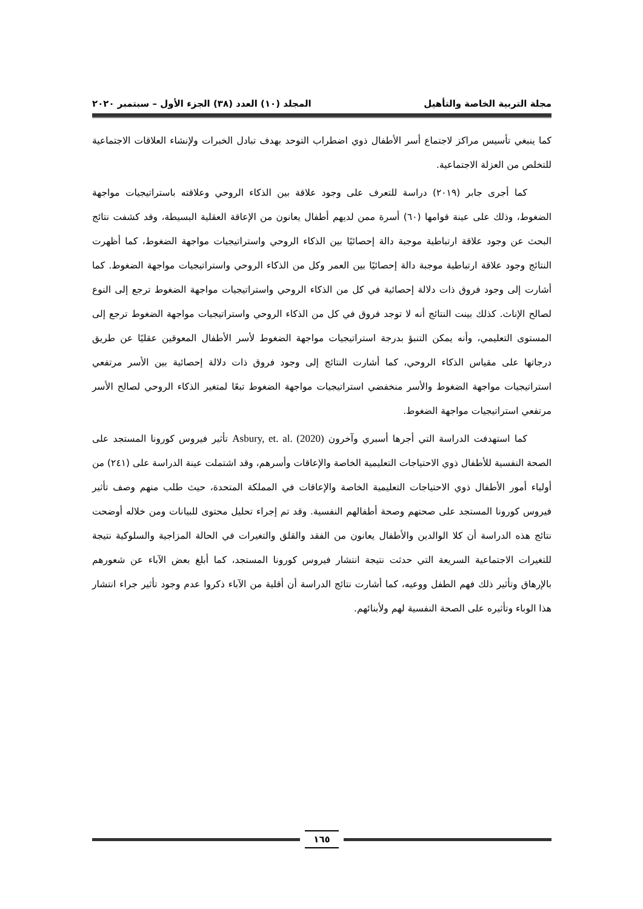مجلة التربية الخاصة والتأهيل المجلد (١٠) العدد (٣٨) الجزء الأول – سبتمبر ٢٠٢٠
كما ينبغي تأسيس مراكز لاجتماع أسر الأطفال ذوي اضطراب التوحد بهدف تبادل الخبرات ولإنشاء العلاقات الاجتماعية للتخلص من العزلة الاجتماعية.
كما أجرى جابر (٢٠١٩) دراسة للتعرف على وجود علاقة بين الذكاء الروحي وعلاقته باستراتيجيات مواجهة الضغوط، وذلك على عينة قوامها (٦٠) أسرة ممن لديهم أطفال يعانون من الإعاقة العقلية البسيطة، وقد كشفت نتائج البحث عن وجود علاقة ارتباطية موجبة دالة إحصائيًا بين الذكاء الروحي واستراتيجيات مواجهة الضغوط، كما أظهرت النتائج وجود علاقة ارتباطية موجبة دالة إحصائيًا بين العمر وكل من الذكاء الروحي واستراتيجيات مواجهة الضغوط. كما أشارت إلى وجود فروق ذات دلالة إحصائية في كل من الذكاء الروحي واستراتيجيات مواجهة الضغوط ترجع إلى النوع لصالح الإناث. كذلك بينت النتائج أنه لا توجد فروق في كل من الذكاء الروحي واستراتيجيات مواجهة الضغوط ترجع إلى المستوى التعليمي، وأنه يمكن التنبؤ بدرجة استراتيجيات مواجهة الضغوط لأسر الأطفال المعوقين عقليًا عن طريق درجاتها على مقياس الذكاء الروحي، كما أشارت النتائج إلى وجود فروق ذات دلالة إحصائية بين الأسر مرتفعي استراتيجيات مواجهة الضغوط والأسر منخفضي استراتيجيات مواجهة الضغوط تبعًا لمتغير الذكاء الروحي لصالح الأسر مرتفعي استراتيجيات مواجهة الضغوط.
كما استهدفت الدراسة التي أجرها أسبري وآخرون Asbury, et. al. (2020) تأثير فيروس كورونا المستجد على الصحة النفسية للأطفال ذوي الاحتياجات التعليمية الخاصة والإعاقات وأسرهم، وقد اشتملت عينة الدراسة على (٢٤١) من أولياء أمور الأطفال ذوي الاحتياجات التعليمية الخاصة والإعاقات في المملكة المتحدة، حيث طلب منهم وصف تأثير فيروس كورونا المستجد على صحتهم وصحة أطفالهم النفسية. وقد تم إجراء تحليل محتوى للبيانات ومن خلاله أوضحت نتائج هذه الدراسة أن كلا الوالدين والأطفال يعانون من الفقد والقلق والتغيرات في الحالة المزاجية والسلوكية نتيجة للتغيرات الاجتماعية السريعة التي حدثت نتيجة انتشار فيروس كورونا المستجد، كما أبلغ بعض الآباء عن شعورهم بالإرهاق وتأثير ذلك فهم الطفل ووعيه، كما أشارت نتائج الدراسة أن أقلية من الآباء ذكروا عدم وجود تأثير جراء انتشار هذا الوباء وتأثيره على الصحة النفسية لهم ولأبنائهم.
١٦٥